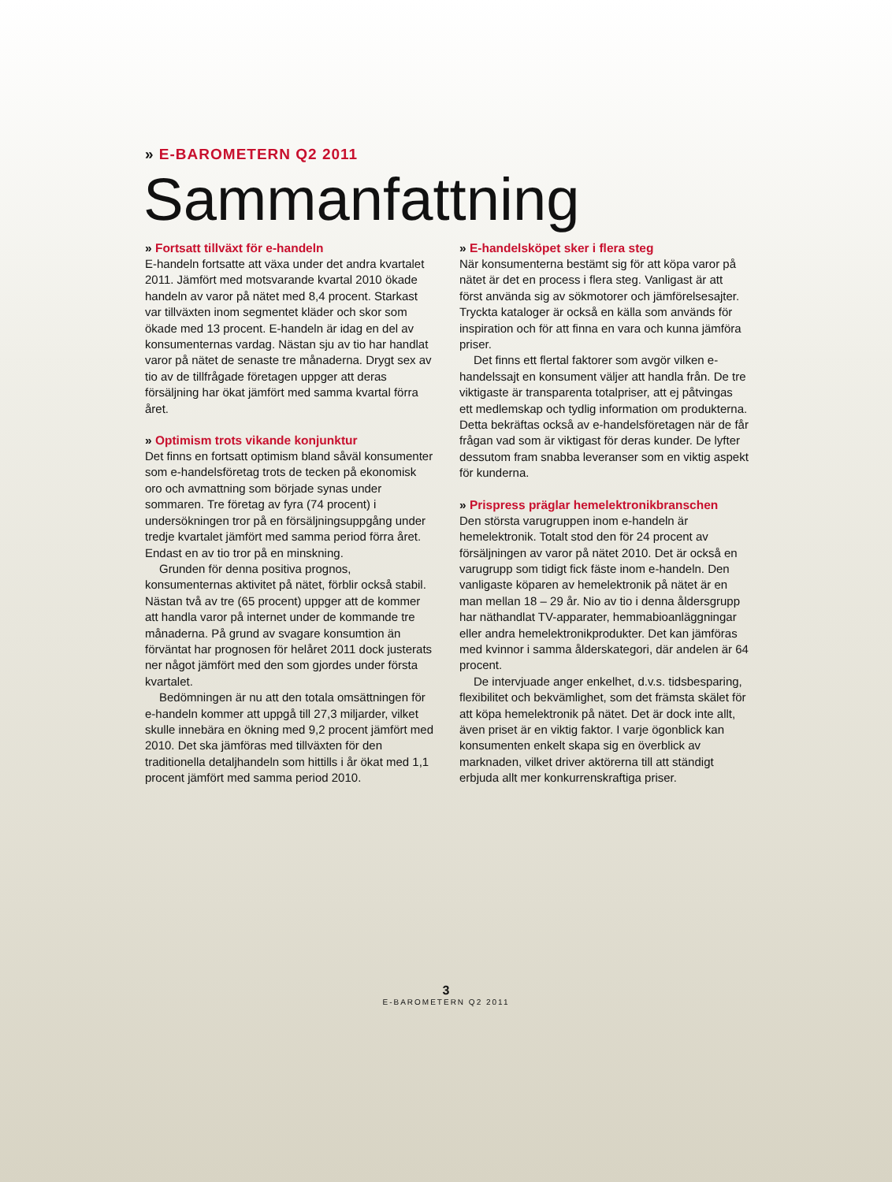» E-BAROMETERN Q2 2011
Sammanfattning
» Fortsatt tillväxt för e-handeln
E-handeln fortsatte att växa under det andra kvartalet 2011. Jämfört med motsvarande kvartal 2010 ökade handeln av varor på nätet med 8,4 procent. Starkast var tillväxten inom segmentet kläder och skor som ökade med 13 procent. E-handeln är idag en del av konsumenternas vardag. Nästan sju av tio har handlat varor på nätet de senaste tre månaderna. Drygt sex av tio av de tillfrågade företagen uppger att deras försäljning har ökat jämfört med samma kvartal förra året.
» Optimism trots vikande konjunktur
Det finns en fortsatt optimism bland såväl konsumenter som e-handelsföretag trots de tecken på ekonomisk oro och avmattning som började synas under sommaren. Tre företag av fyra (74 procent) i undersökningen tror på en försäljningsuppgång under tredje kvartalet jämfört med samma period förra året. Endast en av tio tror på en minskning.
Grunden för denna positiva prognos, konsumenternas aktivitet på nätet, förblir också stabil. Nästan två av tre (65 procent) uppger att de kommer att handla varor på internet under de kommande tre månaderna. På grund av svagare konsumtion än förväntat har prognosen för helåret 2011 dock justerats ner något jämfört med den som gjordes under första kvartalet.
Bedömningen är nu att den totala omsättningen för e-handeln kommer att uppgå till 27,3 miljarder, vilket skulle innebära en ökning med 9,2 procent jämfört med 2010. Det ska jämföras med tillväxten för den traditionella detaljhandeln som hittills i år ökat med 1,1 procent jämfört med samma period 2010.
» E-handelsköpet sker i flera steg
När konsumenterna bestämt sig för att köpa varor på nätet är det en process i flera steg. Vanligast är att först använda sig av sökmotorer och jämförelsesajter. Tryckta kataloger är också en källa som används för inspiration och för att finna en vara och kunna jämföra priser.
Det finns ett flertal faktorer som avgör vilken e-handelssajt en konsument väljer att handla från. De tre viktigaste är transparenta totalpriser, att ej påtvingas ett medlemskap och tydlig information om produkterna. Detta bekräftas också av e-handelsföretagen när de får frågan vad som är viktigast för deras kunder. De lyfter dessutom fram snabba leveranser som en viktig aspekt för kunderna.
» Prispress präglar hemelektronikbranschen
Den största varugruppen inom e-handeln är hemelektronik. Totalt stod den för 24 procent av försäljningen av varor på nätet 2010. Det är också en varugrupp som tidigt fick fäste inom e-handeln. Den vanligaste köparen av hemelektronik på nätet är en man mellan 18 – 29 år. Nio av tio i denna åldersgrupp har näthandlat TV-apparater, hemmabioanläggningar eller andra hemelektronikprodukter. Det kan jämföras med kvinnor i samma ålderskategori, där andelen är 64 procent.
De intervjuade anger enkelhet, d.v.s. tidsbesparing, flexibilitet och bekvämlighet, som det främsta skälet för att köpa hemelektronik på nätet. Det är dock inte allt, även priset är en viktig faktor. I varje ögonblick kan konsumenten enkelt skapa sig en överblick av marknaden, vilket driver aktörerna till att ständigt erbjuda allt mer konkurrenskraftiga priser.
3
E-BAROMETERN Q2 2011